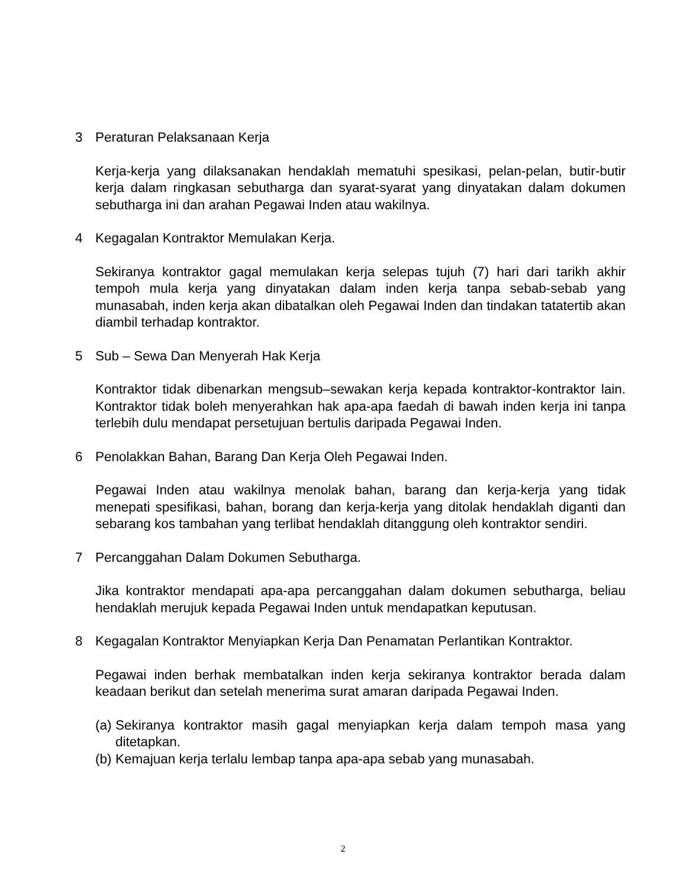3 Peraturan Pelaksanaan Kerja
Kerja-kerja yang dilaksanakan hendaklah mematuhi spesikasi, pelan-pelan, butir-butir kerja dalam ringkasan sebutharga dan syarat-syarat yang dinyatakan dalam dokumen sebutharga ini dan arahan Pegawai Inden atau wakilnya.
4 Kegagalan Kontraktor Memulakan Kerja.
Sekiranya kontraktor gagal memulakan kerja selepas tujuh (7) hari dari tarikh akhir tempoh mula kerja yang dinyatakan dalam inden kerja tanpa sebab-sebab yang munasabah, inden kerja akan dibatalkan oleh Pegawai Inden dan tindakan tatatertib akan diambil terhadap kontraktor.
5 Sub – Sewa Dan Menyerah Hak Kerja
Kontraktor tidak dibenarkan mengsub–sewakan kerja kepada kontraktor-kontraktor lain. Kontraktor tidak boleh menyerahkan hak apa-apa faedah di bawah inden kerja ini tanpa terlebih dulu mendapat persetujuan bertulis daripada Pegawai Inden.
6 Penolakkan Bahan, Barang Dan Kerja Oleh Pegawai Inden.
Pegawai Inden atau wakilnya menolak bahan, barang dan kerja-kerja yang tidak menepati spesifikasi, bahan, borang dan kerja-kerja yang ditolak hendaklah diganti dan sebarang kos tambahan yang terlibat hendaklah ditanggung oleh kontraktor sendiri.
7 Percanggahan Dalam Dokumen Sebutharga.
Jika kontraktor mendapati apa-apa percanggahan dalam dokumen sebutharga, beliau hendaklah merujuk kepada Pegawai Inden untuk mendapatkan keputusan.
8 Kegagalan Kontraktor Menyiapkan Kerja Dan Penamatan Perlantikan Kontraktor.
Pegawai inden berhak membatalkan inden kerja sekiranya kontraktor berada dalam keadaan berikut dan setelah menerima surat amaran daripada Pegawai Inden.
(a) Sekiranya kontraktor masih gagal menyiapkan kerja dalam tempoh masa yang ditetapkan.
(b) Kemajuan kerja terlalu lembap tanpa apa-apa sebab yang munasabah.
2